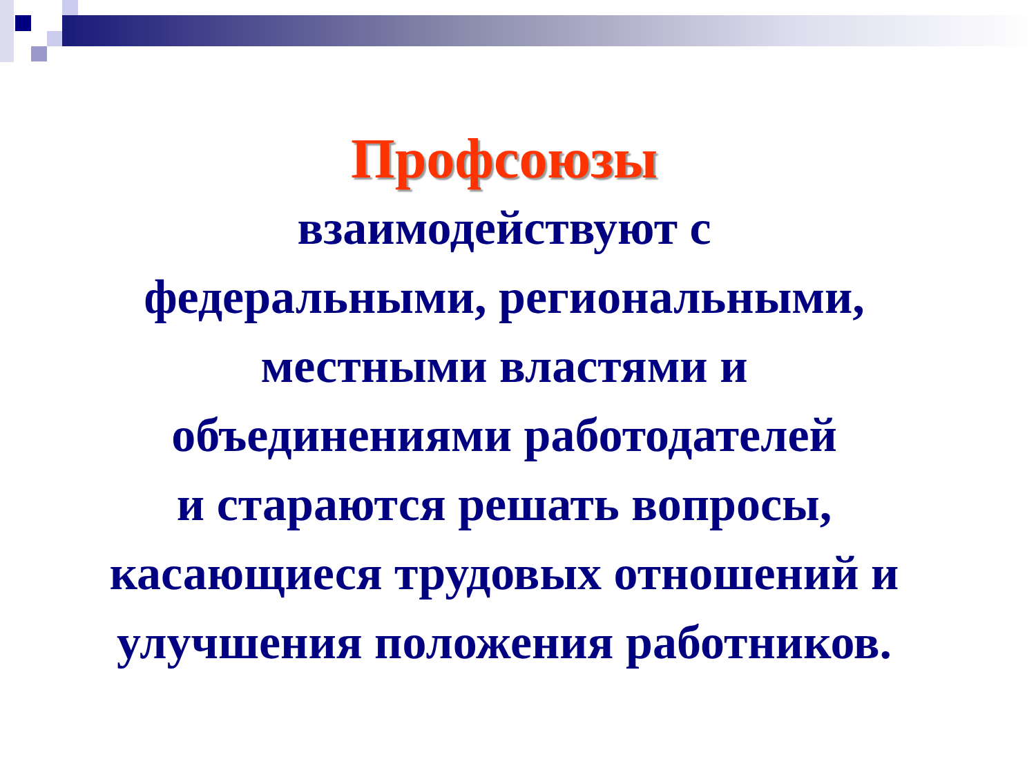Профсоюзы
взаимодействуют с
федеральными, региональными,
местными властями и
объединениями работодателей
и стараются решать вопросы,
касающиеся трудовых отношений и
улучшения положения работников.